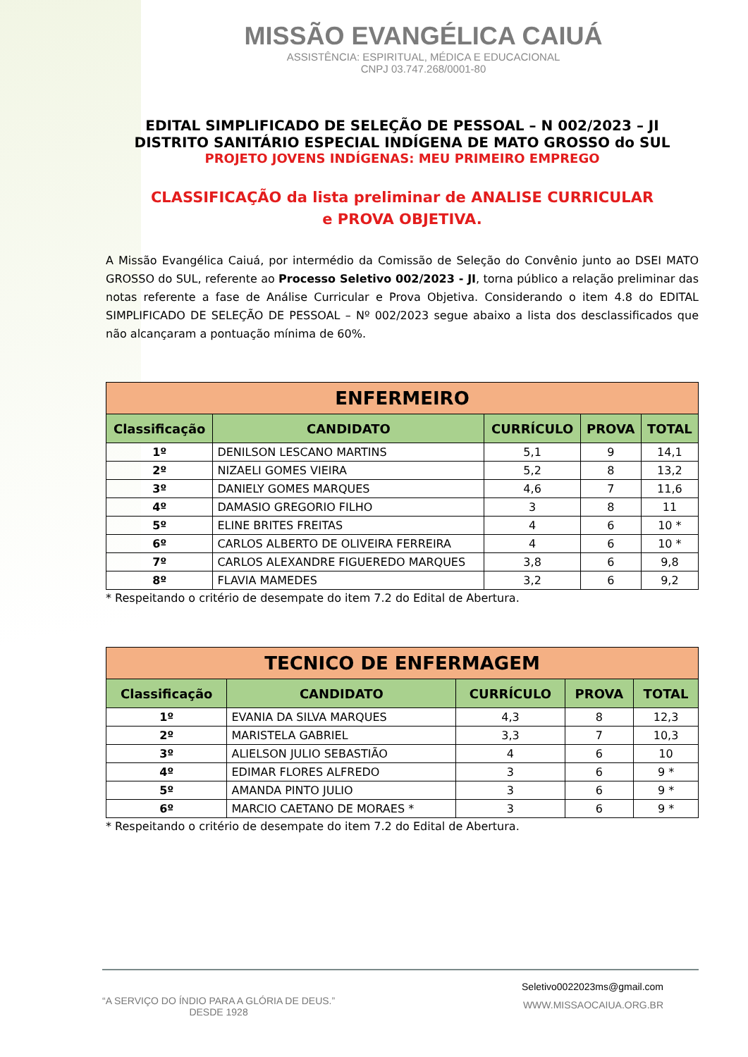MISSÃO EVANGÉLICA CAIUÁ
ASSISTÊNCIA: ESPIRITUAL, MÉDICA E EDUCACIONAL
CNPJ 03.747.268/0001-80
EDITAL SIMPLIFICADO DE SELEÇÃO DE PESSOAL – N 002/2023 – JI
DISTRITO SANITÁRIO ESPECIAL INDÍGENA DE MATO GROSSO do SUL
PROJETO JOVENS INDÍGENAS: MEU PRIMEIRO EMPREGO
CLASSIFICAÇÃO da lista preliminar de ANALISE CURRICULAR
e PROVA OBJETIVA.
A Missão Evangélica Caiuá, por intermédio da Comissão de Seleção do Convênio junto ao DSEI MATO GROSSO do SUL, referente ao Processo Seletivo 002/2023 - JI, torna público a relação preliminar das notas referente a fase de Análise Curricular e Prova Objetiva. Considerando o item 4.8 do EDITAL SIMPLIFICADO DE SELEÇÃO DE PESSOAL – Nº 002/2023 segue abaixo a lista dos desclassificados que não alcançaram a pontuação mínima de 60%.
| ENFERMEIRO | | | | |
| Classificação | CANDIDATO | CURRÍCULO | PROVA | TOTAL |
| 1º | DENILSON LESCANO MARTINS | 5,1 | 9 | 14,1 |
| 2º | NIZAELI GOMES VIEIRA | 5,2 | 8 | 13,2 |
| 3º | DANIELY GOMES MARQUES | 4,6 | 7 | 11,6 |
| 4º | DAMASIO GREGORIO FILHO | 3 | 8 | 11 |
| 5º | ELINE BRITES FREITAS | 4 | 6 | 10 * |
| 6º | CARLOS ALBERTO DE OLIVEIRA FERREIRA | 4 | 6 | 10 * |
| 7º | CARLOS ALEXANDRE FIGUEREDO MARQUES | 3,8 | 6 | 9,8 |
| 8º | FLAVIA MAMEDES | 3,2 | 6 | 9,2 |
* Respeitando o critério de desempate do item 7.2 do Edital de Abertura.
| TECNICO DE ENFERMAGEM | | | | |
| Classificação | CANDIDATO | CURRÍCULO | PROVA | TOTAL |
| 1º | EVANIA DA SILVA MARQUES | 4,3 | 8 | 12,3 |
| 2º | MARISTELA GABRIEL | 3,3 | 7 | 10,3 |
| 3º | ALIELSON JULIO SEBASTIÃO | 4 | 6 | 10 |
| 4º | EDIMAR FLORES ALFREDO | 3 | 6 | 9 * |
| 5º | AMANDA PINTO JULIO | 3 | 6 | 9 * |
| 6º | MARCIO CAETANO DE MORAES * | 3 | 6 | 9 * |
* Respeitando o critério de desempate do item 7.2 do Edital de Abertura.
“A SERVIÇO DO ÍNDIO PARA A GLÓRIA DE DEUS.”
DESDE 1928
Seletivo0022023ms@gmail.com
WWW.MISSAOCAIUA.ORG.BR